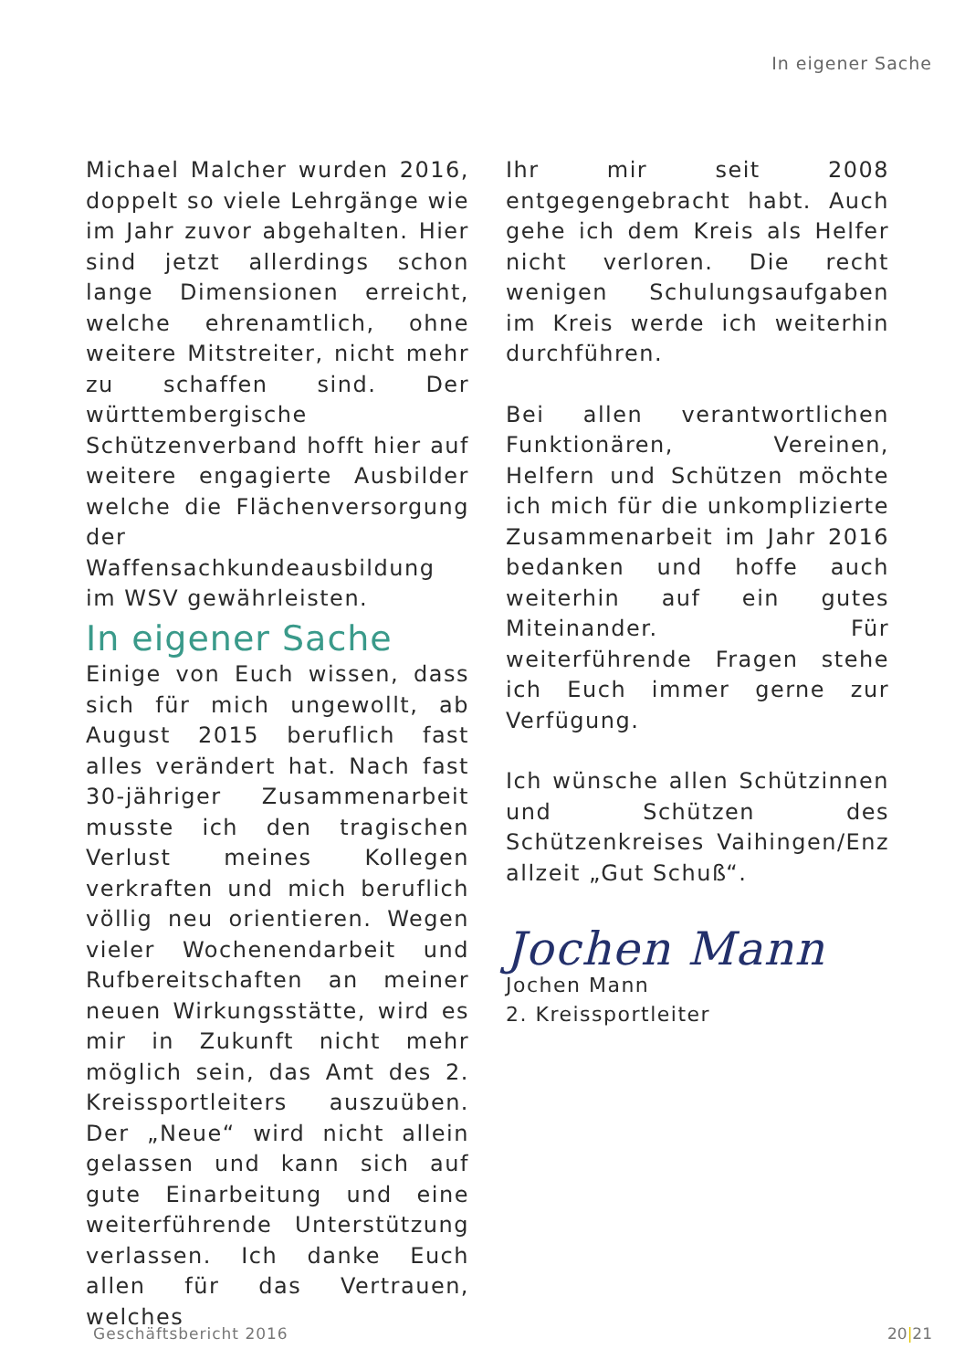In eigener Sache
Michael Malcher wurden 2016, doppelt so viele Lehrgänge wie im Jahr zuvor abgehalten. Hier sind jetzt allerdings schon lange Dimensionen erreicht, welche ehrenamtlich, ohne weitere Mitstreiter, nicht mehr zu schaffen sind. Der württembergische Schützenverband hofft hier auf weitere engagierte Ausbilder welche die Flächenversorgung der Waffensachkundeausbildung im WSV gewährleisten.
In eigener Sache
Einige von Euch wissen, dass sich für mich ungewollt, ab August 2015 beruflich fast alles verändert hat. Nach fast 30-jähriger Zusammenarbeit musste ich den tragischen Verlust meines Kollegen verkraften und mich beruflich völlig neu orientieren. Wegen vieler Wochenendarbeit und Rufbereitschaften an meiner neuen Wirkungsstätte, wird es mir in Zukunft nicht mehr möglich sein, das Amt des 2. Kreissportleiters auszuüben. Der „Neue“ wird nicht allein gelassen und kann sich auf gute Einarbeitung und eine weiterführende Unterstützung verlassen. Ich danke Euch allen für das Vertrauen, welches
Ihr mir seit 2008 entgegengebracht habt. Auch gehe ich dem Kreis als Helfer nicht verloren. Die recht wenigen Schulungsaufgaben im Kreis werde ich weiterhin durchführen.
Bei allen verantwortlichen Funktionären, Vereinen, Helfern und Schützen möchte ich mich für die unkomplizierte Zusammenarbeit im Jahr 2016 bedanken und hoffe auch weiterhin auf ein gutes Miteinander. Für weiterführende Fragen stehe ich Euch immer gerne zur Verfügung.
Ich wünsche allen Schützinnen und Schützen des Schützenkreises Vaihingen/Enz allzeit „Gut Schuß“.
Jochen Mann
Jochen Mann
2. Kreissportleiter
Geschäftsbericht 2016 20|21